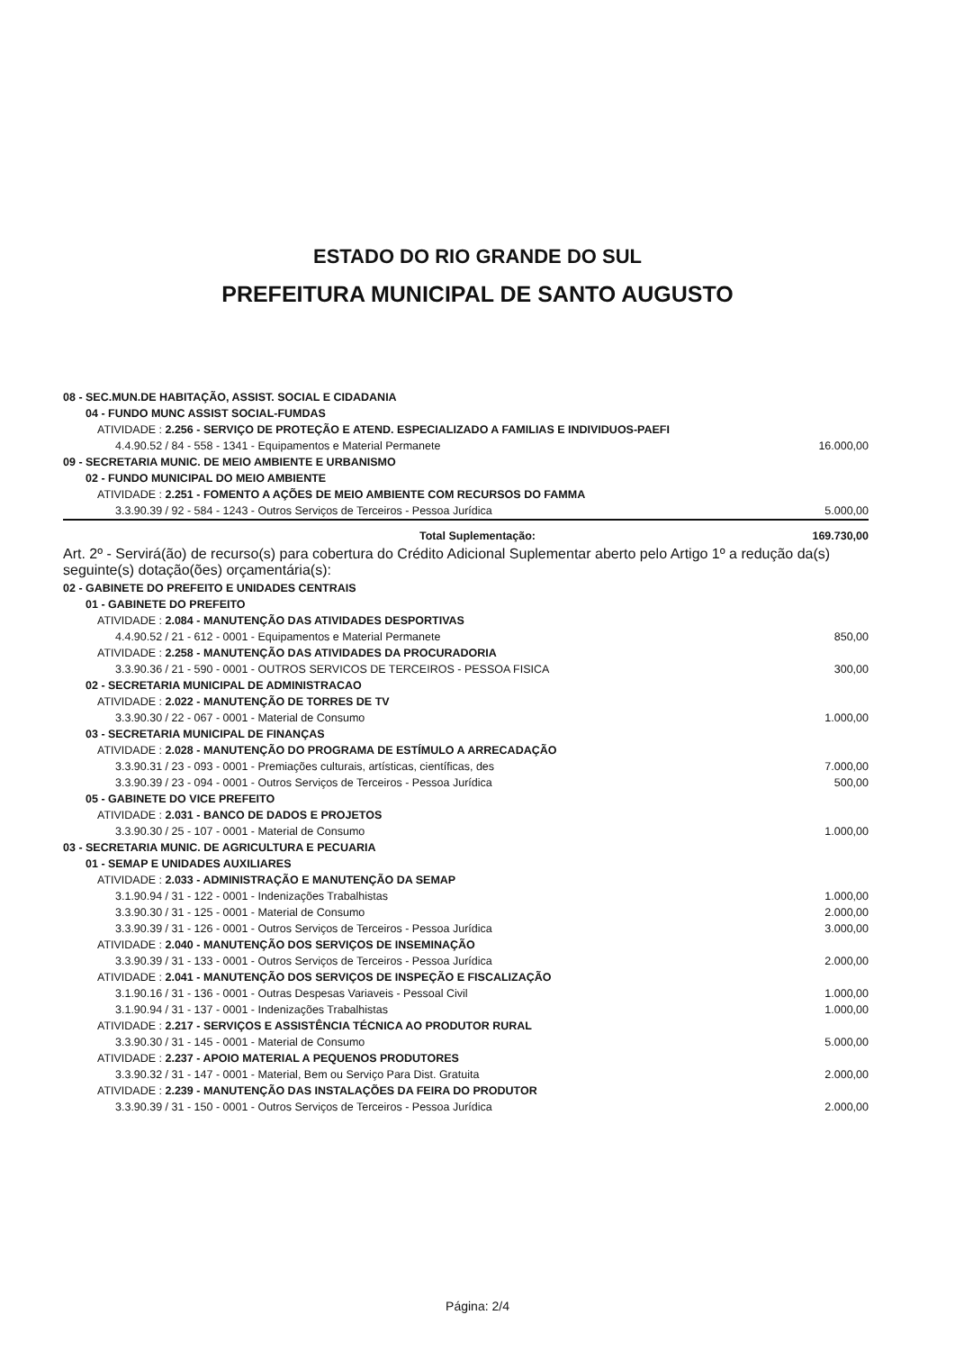ESTADO DO RIO GRANDE DO SUL
PREFEITURA MUNICIPAL DE SANTO AUGUSTO
| 08 - SEC.MUN.DE HABITAÇÃO, ASSIST. SOCIAL E CIDADANIA | |
| 04 - FUNDO MUNC ASSIST SOCIAL-FUMDAS | |
| ATIVIDADE : 2.256 - SERVIÇO DE PROTEÇÃO E ATEND. ESPECIALIZADO A FAMILIAS E INDIVIDUOS-PAEFI | |
| 4.4.90.52 / 84 - 558 - 1341 - Equipamentos e Material Permanete | 16.000,00 |
| 09 - SECRETARIA MUNIC. DE MEIO AMBIENTE E URBANISMO | |
| 02 - FUNDO MUNICIPAL DO MEIO AMBIENTE | |
| ATIVIDADE : 2.251 - FOMENTO A AÇÕES DE MEIO AMBIENTE COM RECURSOS DO FAMMA | |
| 3.3.90.39 / 92 - 584 - 1243 - Outros Serviços de Terceiros - Pessoa Jurídica | 5.000,00 |
| Total Suplementação: | 169.730,00 |
| Art. 2º - Servirá(ão) de recurso(s) para cobertura do Crédito Adicional Suplementar aberto pelo Artigo 1º a redução da(s) seguinte(s) dotação(ões) orçamentária(s): | |
| 02 - GABINETE DO PREFEITO E UNIDADES CENTRAIS | |
| 01 - GABINETE DO PREFEITO | |
| ATIVIDADE : 2.084 - MANUTENÇÃO DAS ATIVIDADES DESPORTIVAS | |
| 4.4.90.52 / 21 - 612 - 0001 - Equipamentos e Material Permanete | 850,00 |
| ATIVIDADE : 2.258 - MANUTENÇÃO DAS ATIVIDADES DA PROCURADORIA | |
| 3.3.90.36 / 21 - 590 - 0001 - OUTROS SERVICOS DE TERCEIROS - PESSOA FISICA | 300,00 |
| 02 - SECRETARIA MUNICIPAL DE ADMINISTRACAO | |
| ATIVIDADE : 2.022 - MANUTENÇÃO DE TORRES DE TV | |
| 3.3.90.30 / 22 - 067 - 0001 - Material de Consumo | 1.000,00 |
| 03 - SECRETARIA MUNICIPAL DE FINANÇAS | |
| ATIVIDADE : 2.028 - MANUTENÇÃO DO PROGRAMA DE ESTÍMULO A ARRECADAÇÃO | |
| 3.3.90.31 / 23 - 093 - 0001 - Premiações culturais, artísticas, científicas, des | 7.000,00 |
| 3.3.90.39 / 23 - 094 - 0001 - Outros Serviços de Terceiros - Pessoa Jurídica | 500,00 |
| 05 - GABINETE DO VICE PREFEITO | |
| ATIVIDADE : 2.031 - BANCO DE DADOS E PROJETOS | |
| 3.3.90.30 / 25 - 107 - 0001 - Material de Consumo | 1.000,00 |
| 03 - SECRETARIA MUNIC. DE AGRICULTURA E PECUARIA | |
| 01 - SEMAP E UNIDADES AUXILIARES | |
| ATIVIDADE : 2.033 - ADMINISTRAÇÃO E MANUTENÇÃO DA SEMAP | |
| 3.1.90.94 / 31 - 122 - 0001 - Indenizações Trabalhistas | 1.000,00 |
| 3.3.90.30 / 31 - 125 - 0001 - Material de Consumo | 2.000,00 |
| 3.3.90.39 / 31 - 126 - 0001 - Outros Serviços de Terceiros - Pessoa Jurídica | 3.000,00 |
| ATIVIDADE : 2.040 - MANUTENÇÃO DOS SERVIÇOS DE INSEMINAÇÃO | |
| 3.3.90.39 / 31 - 133 - 0001 - Outros Serviços de Terceiros - Pessoa Jurídica | 2.000,00 |
| ATIVIDADE : 2.041 - MANUTENÇÃO DOS SERVIÇOS DE INSPEÇÃO E FISCALIZAÇÃO | |
| 3.1.90.16 / 31 - 136 - 0001 - Outras Despesas Variaveis - Pessoal Civil | 1.000,00 |
| 3.1.90.94 / 31 - 137 - 0001 - Indenizações Trabalhistas | 1.000,00 |
| ATIVIDADE : 2.217 - SERVIÇOS E ASSISTÊNCIA TÉCNICA AO PRODUTOR RURAL | |
| 3.3.90.30 / 31 - 145 - 0001 - Material de Consumo | 5.000,00 |
| ATIVIDADE : 2.237 - APOIO MATERIAL A PEQUENOS PRODUTORES | |
| 3.3.90.32 / 31 - 147 - 0001 - Material, Bem ou Serviço Para Dist. Gratuita | 2.000,00 |
| ATIVIDADE : 2.239 - MANUTENÇÃO DAS INSTALAÇÕES DA FEIRA DO PRODUTOR | |
| 3.3.90.39 / 31 - 150 - 0001 - Outros Serviços de Terceiros - Pessoa Jurídica | 2.000,00 |
Página: 2/4